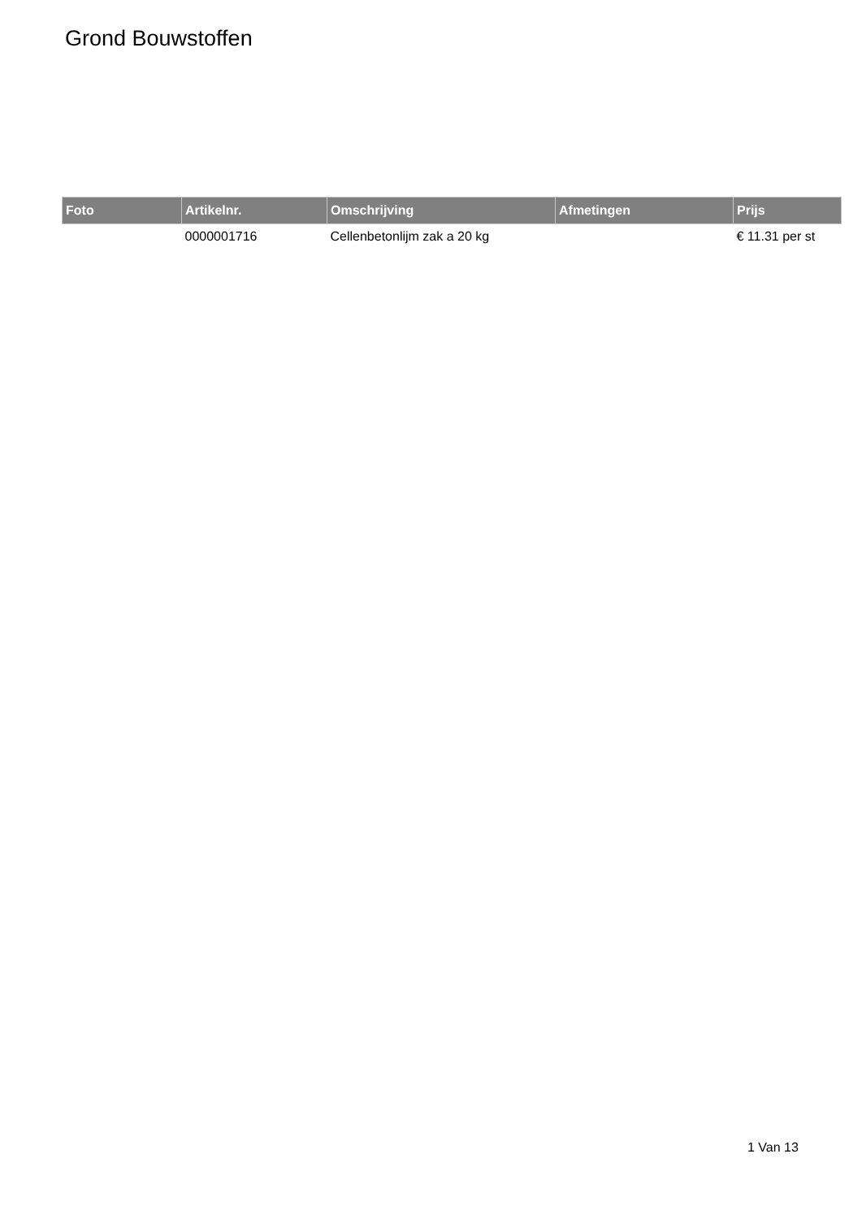Grond Bouwstoffen
| Foto | Artikelnr. | Omschrijving | Afmetingen | Prijs |
| --- | --- | --- | --- | --- |
| | 0000001716 | Cellenbetonlijm zak a 20 kg | | € 11.31 per st |
1 Van 13